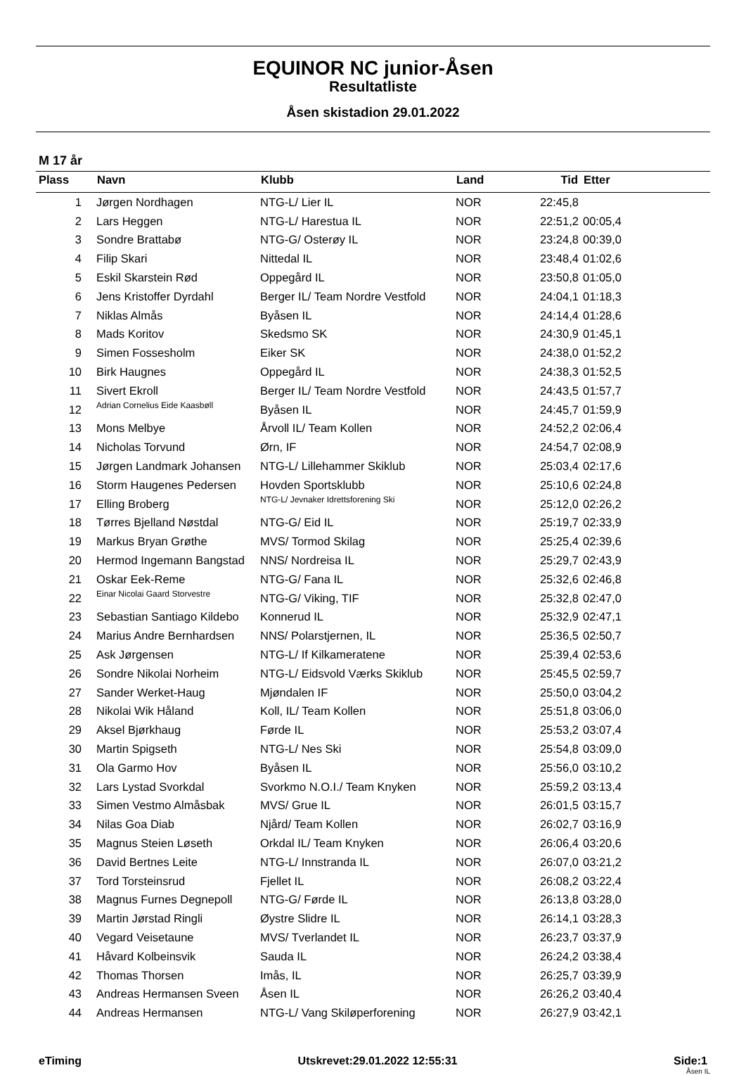EQUINOR NC junior-Åsen
Resultatliste
Åsen skistadion 29.01.2022
M 17 år
| Plass | Navn | Klubb | Land | Tid | Etter |
| --- | --- | --- | --- | --- | --- |
| 1 | Jørgen Nordhagen | NTG-L/ Lier IL | NOR | 22:45,8 | |
| 2 | Lars Heggen | NTG-L/ Harestua IL | NOR | 22:51,2 | 00:05,4 |
| 3 | Sondre Brattabø | NTG-G/ Osterøy IL | NOR | 23:24,8 | 00:39,0 |
| 4 | Filip Skari | Nittedal IL | NOR | 23:48,4 | 01:02,6 |
| 5 | Eskil Skarstein Rød | Oppegård IL | NOR | 23:50,8 | 01:05,0 |
| 6 | Jens Kristoffer Dyrdahl | Berger IL/ Team Nordre Vestfold | NOR | 24:04,1 | 01:18,3 |
| 7 | Niklas Almås | Byåsen IL | NOR | 24:14,4 | 01:28,6 |
| 8 | Mads Koritov | Skedsmo SK | NOR | 24:30,9 | 01:45,1 |
| 9 | Simen Fossesholm | Eiker SK | NOR | 24:38,0 | 01:52,2 |
| 10 | Birk Haugnes | Oppegård IL | NOR | 24:38,3 | 01:52,5 |
| 11 | Sivert Ekroll | Berger IL/ Team Nordre Vestfold | NOR | 24:43,5 | 01:57,7 |
| 12 | Adrian Cornelius Eide Kaasbøll | Byåsen IL | NOR | 24:45,7 | 01:59,9 |
| 13 | Mons Melbye | Årvoll IL/ Team Kollen | NOR | 24:52,2 | 02:06,4 |
| 14 | Nicholas Torvund | Ørn, IF | NOR | 24:54,7 | 02:08,9 |
| 15 | Jørgen Landmark Johansen | NTG-L/ Lillehammer Skiklub | NOR | 25:03,4 | 02:17,6 |
| 16 | Storm Haugenes Pedersen | Hovden Sportsklubb | NOR | 25:10,6 | 02:24,8 |
| 17 | Elling Broberg | NTG-L/ Jevnaker Idrettsforening Ski | NOR | 25:12,0 | 02:26,2 |
| 18 | Tørres Bjelland Nøstdal | NTG-G/ Eid IL | NOR | 25:19,7 | 02:33,9 |
| 19 | Markus Bryan Grøthe | MVS/ Tormod Skilag | NOR | 25:25,4 | 02:39,6 |
| 20 | Hermod Ingemann Bangstad | NNS/ Nordreisa IL | NOR | 25:29,7 | 02:43,9 |
| 21 | Oskar Eek-Reme | NTG-G/ Fana IL | NOR | 25:32,6 | 02:46,8 |
| 22 | Einar Nicolai Gaard Storvestre | NTG-G/ Viking, TIF | NOR | 25:32,8 | 02:47,0 |
| 23 | Sebastian Santiago Kildebo | Konnerud IL | NOR | 25:32,9 | 02:47,1 |
| 24 | Marius Andre Bernhardsen | NNS/ Polarstjernen, IL | NOR | 25:36,5 | 02:50,7 |
| 25 | Ask Jørgensen | NTG-L/ If Kilkameratene | NOR | 25:39,4 | 02:53,6 |
| 26 | Sondre Nikolai Norheim | NTG-L/ Eidsvold Værks Skiklub | NOR | 25:45,5 | 02:59,7 |
| 27 | Sander Werket-Haug | Mjøndalen IF | NOR | 25:50,0 | 03:04,2 |
| 28 | Nikolai Wik Håland | Koll, IL/ Team Kollen | NOR | 25:51,8 | 03:06,0 |
| 29 | Aksel Bjørkhaug | Førde IL | NOR | 25:53,2 | 03:07,4 |
| 30 | Martin Spigseth | NTG-L/ Nes Ski | NOR | 25:54,8 | 03:09,0 |
| 31 | Ola Garmo Hov | Byåsen IL | NOR | 25:56,0 | 03:10,2 |
| 32 | Lars Lystad Svorkdal | Svorkmo N.O.I./ Team Knyken | NOR | 25:59,2 | 03:13,4 |
| 33 | Simen Vestmo Almåsbak | MVS/ Grue IL | NOR | 26:01,5 | 03:15,7 |
| 34 | Nilas Goa Diab | Njård/ Team Kollen | NOR | 26:02,7 | 03:16,9 |
| 35 | Magnus Steien Løseth | Orkdal IL/ Team Knyken | NOR | 26:06,4 | 03:20,6 |
| 36 | David Bertnes Leite | NTG-L/ Innstranda IL | NOR | 26:07,0 | 03:21,2 |
| 37 | Tord Torsteinsrud | Fjellet IL | NOR | 26:08,2 | 03:22,4 |
| 38 | Magnus Furnes Degnepoll | NTG-G/ Førde IL | NOR | 26:13,8 | 03:28,0 |
| 39 | Martin Jørstad Ringli | Øystre Slidre IL | NOR | 26:14,1 | 03:28,3 |
| 40 | Vegard Veisetaune | MVS/ Tverlandet IL | NOR | 26:23,7 | 03:37,9 |
| 41 | Håvard Kolbeinsvik | Sauda IL | NOR | 26:24,2 | 03:38,4 |
| 42 | Thomas Thorsen | Imås, IL | NOR | 26:25,7 | 03:39,9 |
| 43 | Andreas Hermansen Sveen | Åsen IL | NOR | 26:26,2 | 03:40,4 |
| 44 | Andreas Hermansen | NTG-L/ Vang Skiløperforening | NOR | 26:27,9 | 03:42,1 |
eTiming Utskrevet:29.01.2022 12:55:31 Side:1
Åsen IL